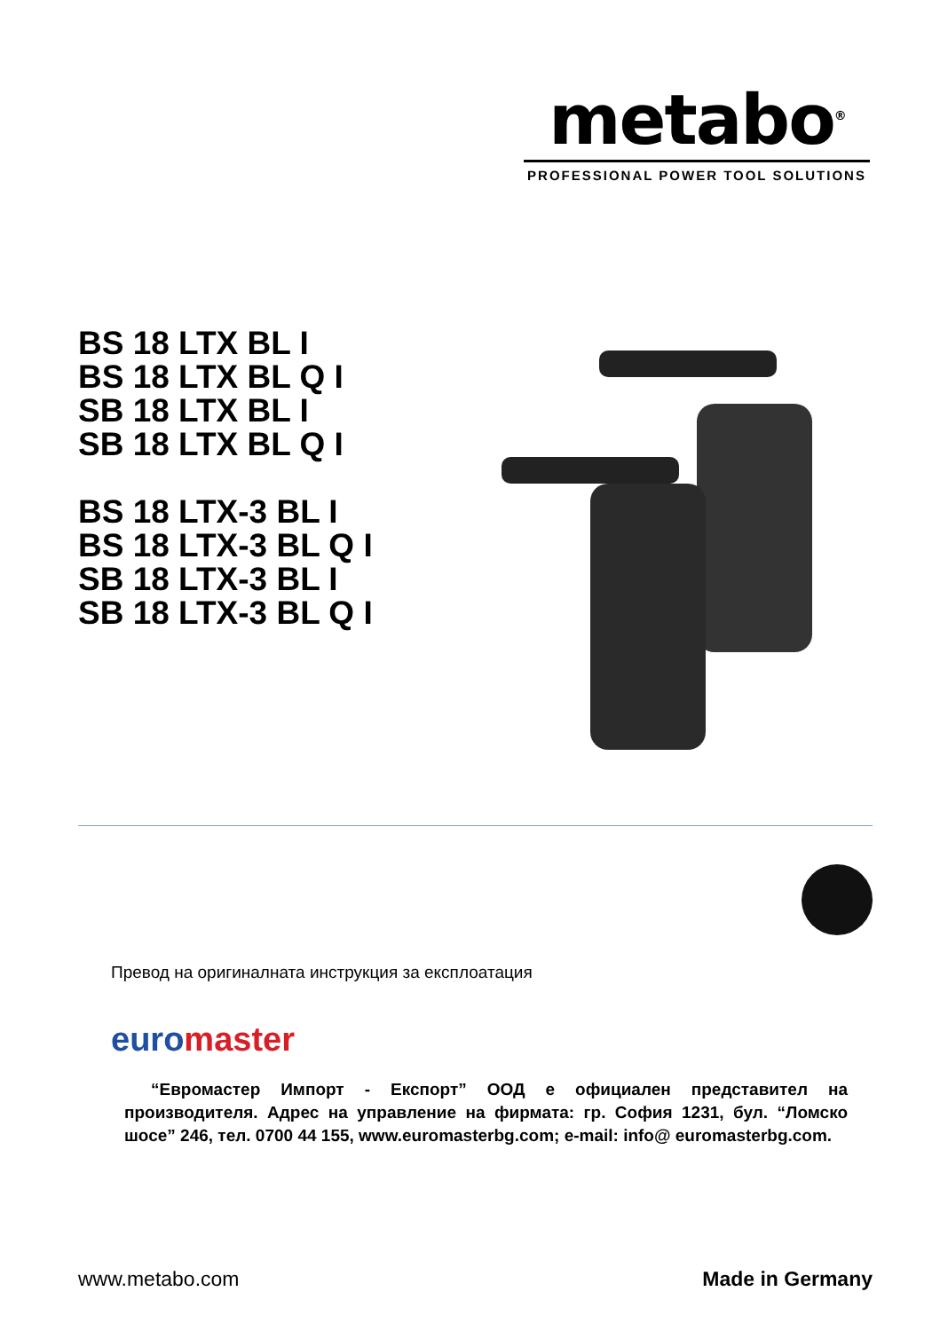metabo<sup>®</sup>
PROFESSIONAL POWER TOOL SOLUTIONS
BS 18 LTX BL I
BS 18 LTX BL Q I
SB 18 LTX BL I
SB 18 LTX BL Q I
BS 18 LTX-3 BL I
BS 18 LTX-3 BL Q I
SB 18 LTX-3 BL I
SB 18 LTX-3 BL Q I
Превод на оригиналната инструкция за експлоатация
euromaster
“Евромастер Импорт - Експорт” ООД е официален представител на производителя. Адрес на управление на фирмата: гр. София 1231, бул. “Ломско шосе” 246, тел. 0700 44 155, www.euromasterbg.com; e-mail: info@ euromasterbg.com.
www.metabo.com Made in Germany